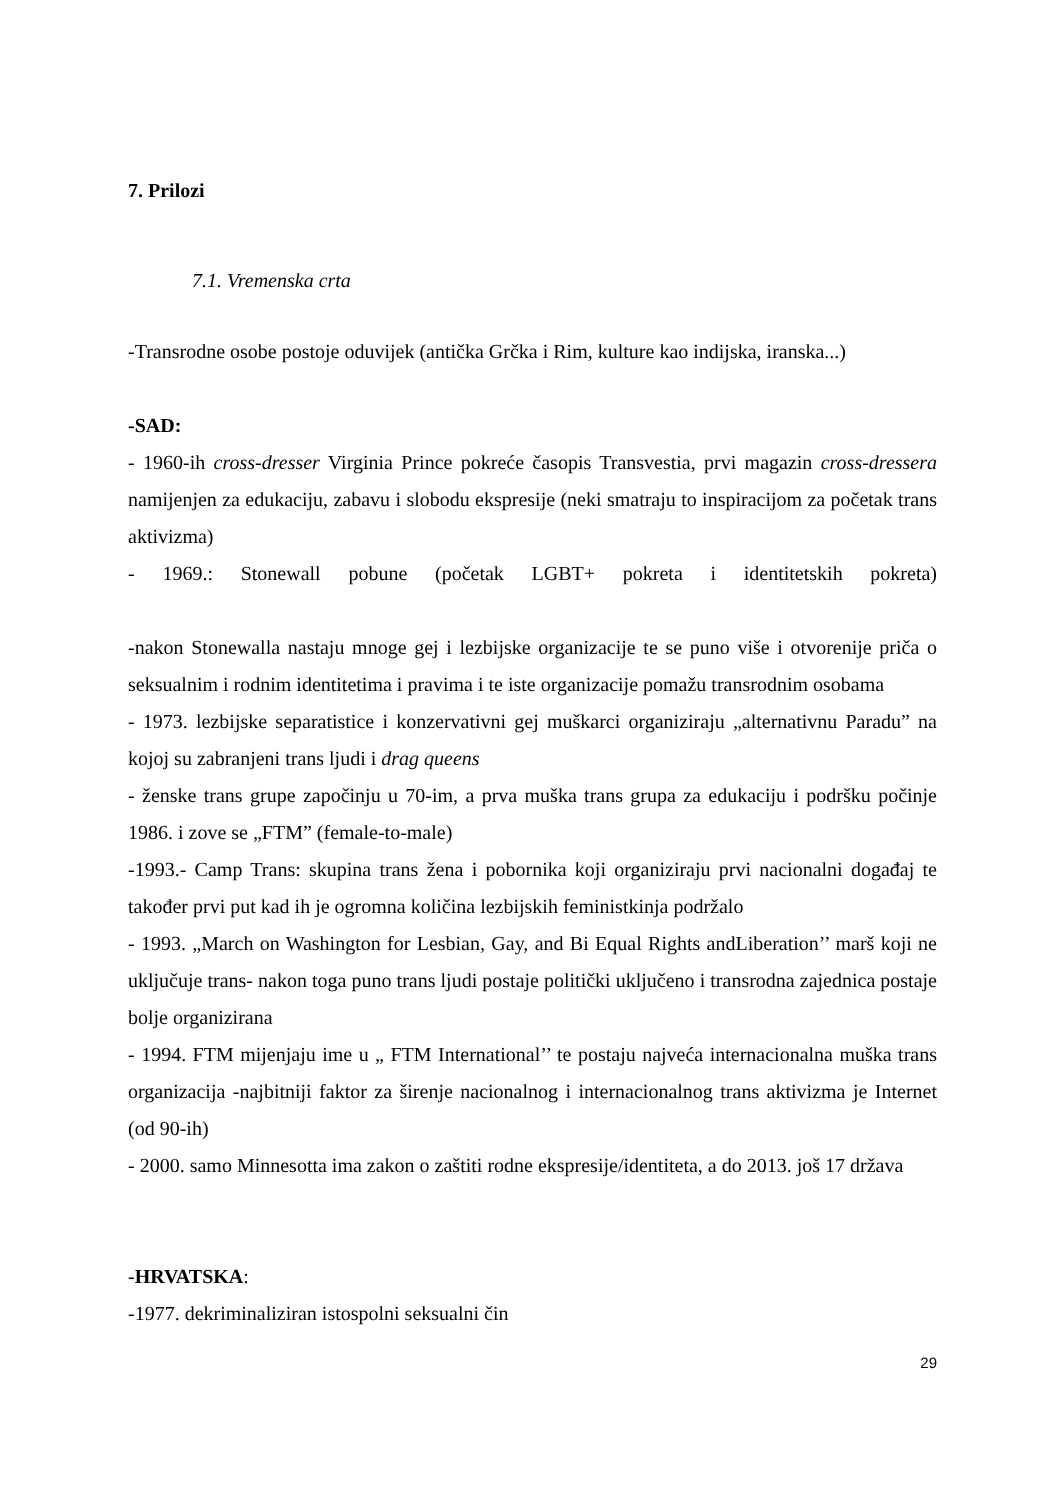7. Prilozi
7.1. Vremenska crta
-Transrodne osobe postoje oduvijek (antička Grčka i Rim, kulture kao indijska, iranska...)
-SAD:
- 1960-ih cross-dresser Virginia Prince pokreće časopis Transvestia, prvi magazin cross-dressera namijenjen za edukaciju, zabavu i slobodu ekspresije (neki smatraju to inspiracijom za početak trans aktivizma)
- 1969.: Stonewall pobune (početak LGBT+ pokreta i identitetskih pokreta)
-nakon Stonewalla nastaju mnoge gej i lezbijske organizacije te se puno više i otvorenije priča o seksualnim i rodnim identitetima i pravima i te iste organizacije pomažu transrodnim osobama
- 1973. lezbijske separatistice i konzervativni gej muškarci organiziraju „alternativnu Paradu” na kojoj su zabranjeni trans ljudi i drag queens
- ženske trans grupe započinju u 70-im, a prva muška trans grupa za edukaciju i podršku počinje 1986. i zove se „FTM” (female-to-male)
-1993.- Camp Trans: skupina trans žena i pobornika koji organiziraju prvi nacionalni događaj te također prvi put kad ih je ogromna količina lezbijskih feministkinja podržalo
- 1993. „March on Washington for Lesbian, Gay, and Bi Equal Rights andLiberation’’ marš koji ne uključuje trans- nakon toga puno trans ljudi postaje politički uključeno i transrodna zajednica postaje bolje organizirana
- 1994. FTM mijenjaju ime u „ FTM International’’ te postaju najveća internacionalna muška trans organizacija -najbitniji faktor za širenje nacionalnog i internacionalnog trans aktivizma je Internet (od 90-ih)
- 2000. samo Minnesotta ima zakon o zaštiti rodne ekspresije/identiteta, a do 2013. još 17 država
-HRVATSKA:
-1977. dekriminaliziran istospolni seksualni čin
29